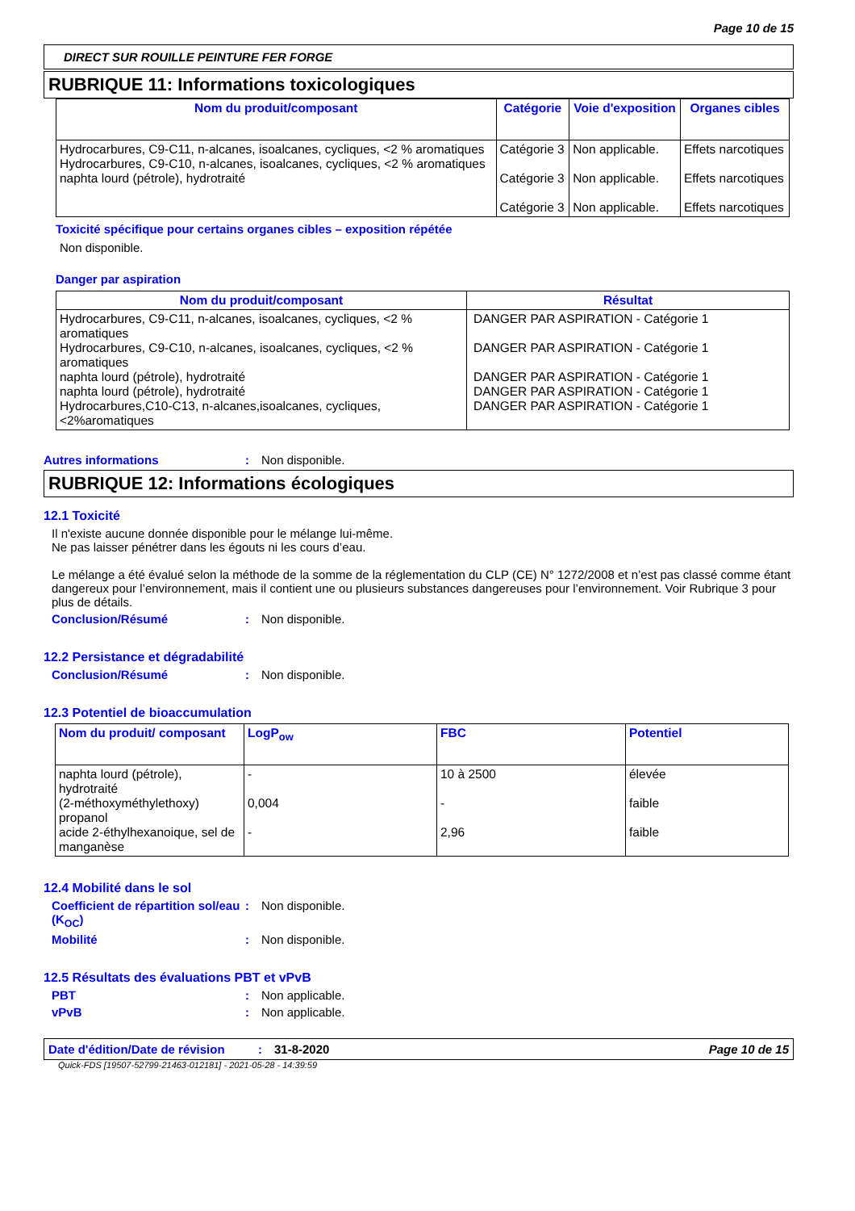Page 10 de 15
DIRECT SUR ROUILLE PEINTURE FER FORGE
RUBRIQUE 11: Informations toxicologiques
| Nom du produit/composant | Catégorie | Voie d'exposition | Organes cibles |
| --- | --- | --- | --- |
| Hydrocarbures, C9-C11, n-alcanes, isoalcanes, cycliques, <2 % aromatiques Hydrocarbures, C9-C10, n-alcanes, isoalcanes, cycliques, <2 % aromatiques naphta lourd (pétrole), hydrotraité | Catégorie 3 Catégorie 3 Catégorie 3 | Non applicable. Non applicable. Non applicable. | Effets narcotiques Effets narcotiques Effets narcotiques |
Toxicité spécifique pour certains organes cibles – exposition répétée
Non disponible.
Danger par aspiration
| Nom du produit/composant | Résultat |
| --- | --- |
| Hydrocarbures, C9-C11, n-alcanes, isoalcanes, cycliques, <2 % aromatiques Hydrocarbures, C9-C10, n-alcanes, isoalcanes, cycliques, <2 % aromatiques naphta lourd (pétrole), hydrotraité naphta lourd (pétrole), hydrotraité Hydrocarbures,C10-C13, n-alcanes,isoalcanes, cycliques, <2%aromatiques | DANGER PAR ASPIRATION - Catégorie 1 DANGER PAR ASPIRATION - Catégorie 1 DANGER PAR ASPIRATION - Catégorie 1 DANGER PAR ASPIRATION - Catégorie 1 DANGER PAR ASPIRATION - Catégorie 1 |
Autres informations: Non disponible.
RUBRIQUE 12: Informations écologiques
12.1 Toxicité
Il n'existe aucune donnée disponible pour le mélange lui-même.
Ne pas laisser pénétrer dans les égouts ni les cours d’eau.
Le mélange a été évalué selon la méthode de la somme de la réglementation du CLP (CE) N° 1272/2008 et n’est pas classé comme étant dangereux pour l’environnement, mais il contient une ou plusieurs substances dangereuses pour l’environnement. Voir Rubrique 3 pour plus de détails.
Conclusion/Résumé: Non disponible.
12.2 Persistance et dégradabilité
Conclusion/Résumé: Non disponible.
12.3 Potentiel de bioaccumulation
| Nom du produit/ composant | LogP<sub>ow</sub> | FBC | Potentiel |
| --- | --- | --- | --- |
| naphta lourd (pétrole), hydrotraité (2-méthoxyméthylethoxy) propanol acide 2-éthylhexanoique, sel de manganèse | - 0,004 - | 10 à 2500 - 2,96 | élevée faible faible |
12.4 Mobilité dans le sol
Coefficient de répartition sol/eau (K<sub>OC</sub>): Non disponible.
Mobilité: Non disponible.
12.5 Résultats des évaluations PBT et vPvB
PBT: Non applicable.
vPvB: Non applicable.
Date d'édition/Date de révision: 31-8-2020 Page 10 de 15
Quick-FDS [19507-52799-21463-012181] - 2021-05-28 - 14:39:59